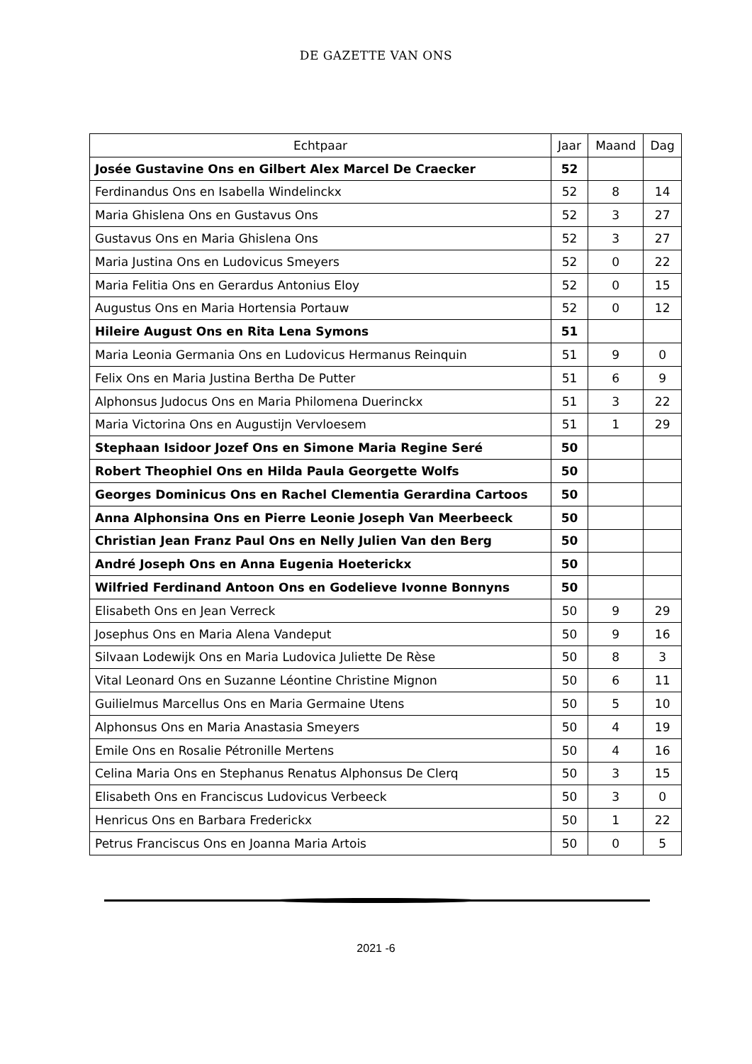DE GAZETTE VAN ONS
| Echtpaar | Jaar | Maand | Dag |
| --- | --- | --- | --- |
| Josée Gustavine Ons en Gilbert Alex Marcel De Craecker | 52 | | |
| Ferdinandus Ons en Isabella Windelinckx | 52 | 8 | 14 |
| Maria Ghislena Ons en Gustavus Ons | 52 | 3 | 27 |
| Gustavus Ons en Maria Ghislena Ons | 52 | 3 | 27 |
| Maria Justina Ons en Ludovicus Smeyers | 52 | 0 | 22 |
| Maria Felitia Ons en Gerardus Antonius Eloy | 52 | 0 | 15 |
| Augustus Ons en Maria Hortensia Portauw | 52 | 0 | 12 |
| Hileire August Ons en Rita Lena Symons | 51 | | |
| Maria Leonia Germania Ons en Ludovicus Hermanus Reinquin | 51 | 9 | 0 |
| Felix Ons en Maria Justina Bertha De Putter | 51 | 6 | 9 |
| Alphonsus Judocus Ons en Maria Philomena Duerinckx | 51 | 3 | 22 |
| Maria Victorina Ons en Augustijn Vervloesem | 51 | 1 | 29 |
| Stephaan Isidoor Jozef Ons en Simone Maria Regine Seré | 50 | | |
| Robert Theophiel Ons en Hilda Paula Georgette Wolfs | 50 | | |
| Georges Dominicus Ons en Rachel Clementia Gerardina Cartoos | 50 | | |
| Anna Alphonsina Ons en Pierre Leonie Joseph Van Meerbeeck | 50 | | |
| Christian Jean Franz Paul Ons en Nelly Julien Van den Berg | 50 | | |
| André Joseph Ons en Anna Eugenia Hoeterickx | 50 | | |
| Wilfried Ferdinand Antoon Ons en Godelieve Ivonne Bonnyns | 50 | | |
| Elisabeth Ons en Jean Verreck | 50 | 9 | 29 |
| Josephus Ons en Maria Alena Vandeput | 50 | 9 | 16 |
| Silvaan Lodewijk Ons en Maria Ludovica Juliette De Rèse | 50 | 8 | 3 |
| Vital Leonard Ons en Suzanne Léontine Christine Mignon | 50 | 6 | 11 |
| Guilielmus Marcellus Ons en Maria Germaine Utens | 50 | 5 | 10 |
| Alphonsus Ons en Maria Anastasia Smeyers | 50 | 4 | 19 |
| Emile Ons en Rosalie Pétronille Mertens | 50 | 4 | 16 |
| Celina Maria Ons en Stephanus Renatus Alphonsus De Clerq | 50 | 3 | 15 |
| Elisabeth Ons en Franciscus Ludovicus Verbeeck | 50 | 3 | 0 |
| Henricus Ons en Barbara Frederickx | 50 | 1 | 22 |
| Petrus Franciscus Ons en Joanna Maria Artois | 50 | 0 | 5 |
2021 -6